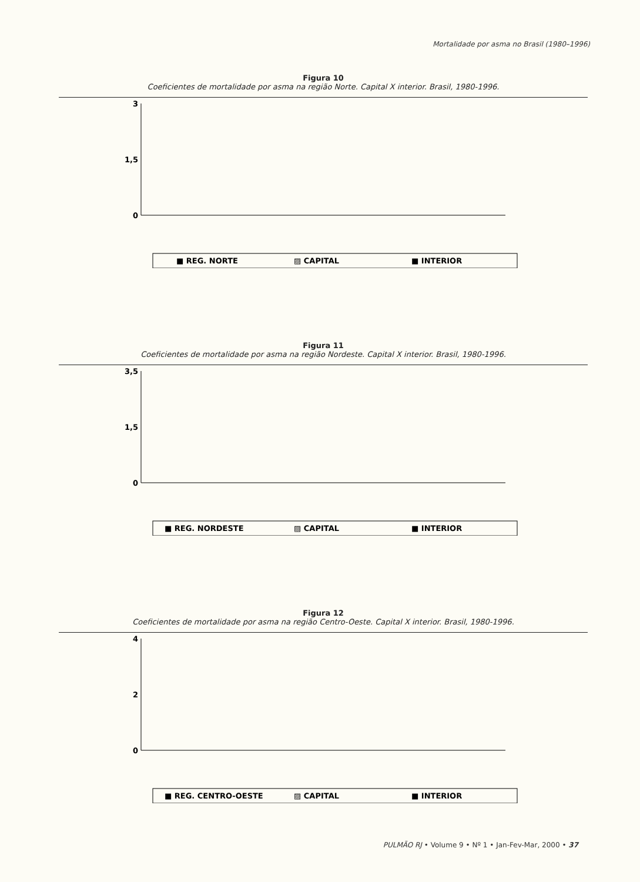Mortalidade por asma no Brasil (1980–1996)
Figura 10
Coeficientes de mortalidade por asma na região Norte. Capital X interior. Brasil, 1980-1996.
3
1,5
0
■ REG. NORTE
▨ CAPITAL
■ INTERIOR
Figura 11
Coeficientes de mortalidade por asma na região Nordeste. Capital X interior. Brasil, 1980-1996.
3,5
1,5
0
■ REG. NORDESTE
▨ CAPITAL
■ INTERIOR
Figura 12
Coeficientes de mortalidade por asma na região Centro-Oeste. Capital X interior. Brasil, 1980-1996.
4
2
0
■ REG. CENTRO-OESTE
▨ CAPITAL
■ INTERIOR
PULMÃO RJ • Volume 9 • Nº 1 • Jan-Fev-Mar, 2000 • 37